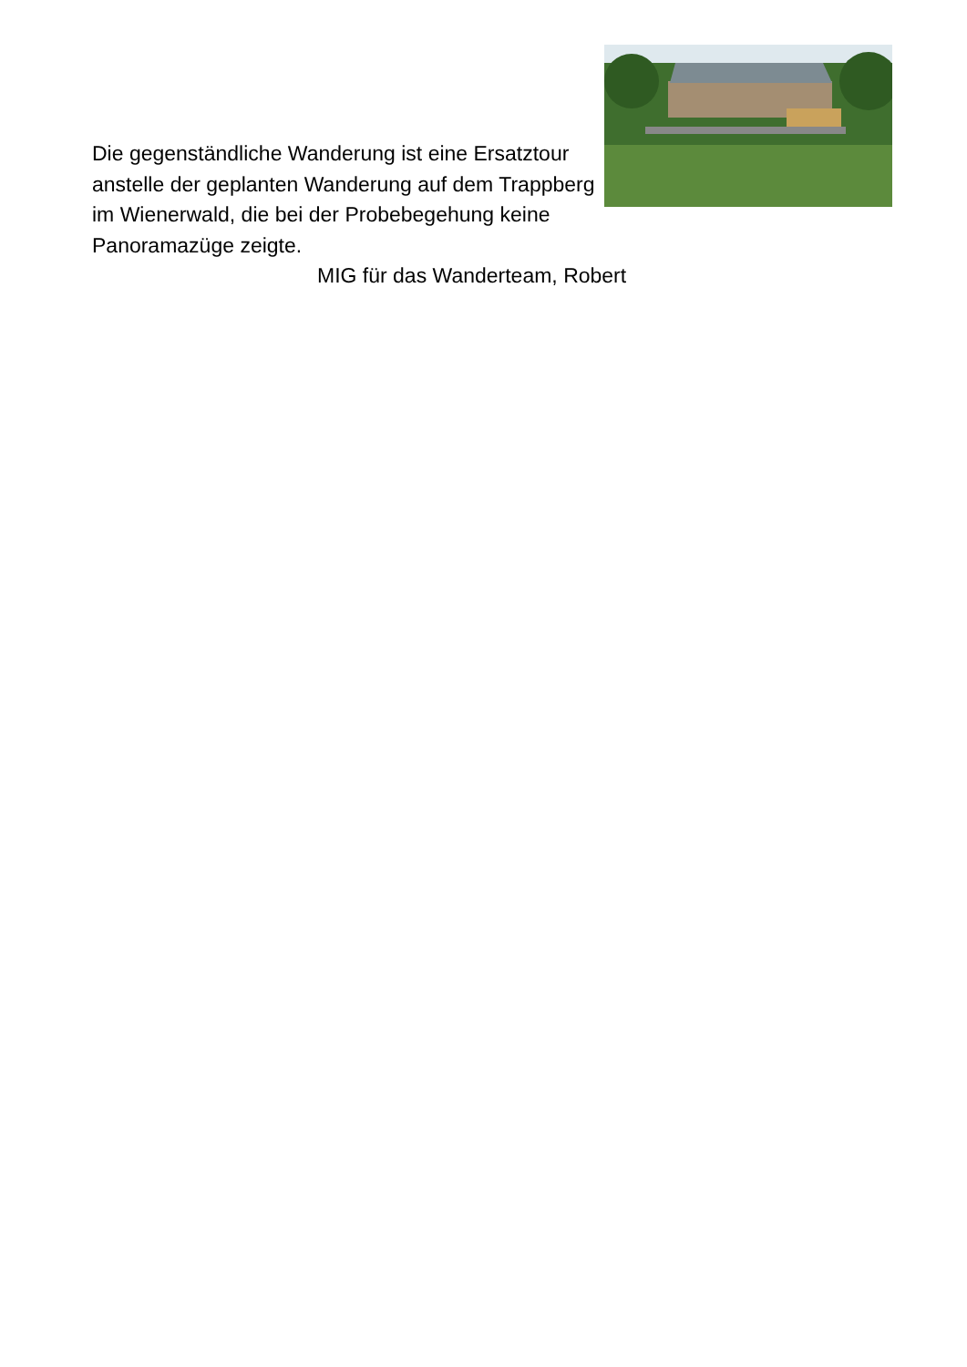Die gegenständliche Wanderung ist eine Ersatztour anstelle der geplanten Wanderung auf dem Trappberg im Wienerwald, die bei der Probebegehung keine Panoramazüge zeigte.
MIG für das Wanderteam, Robert